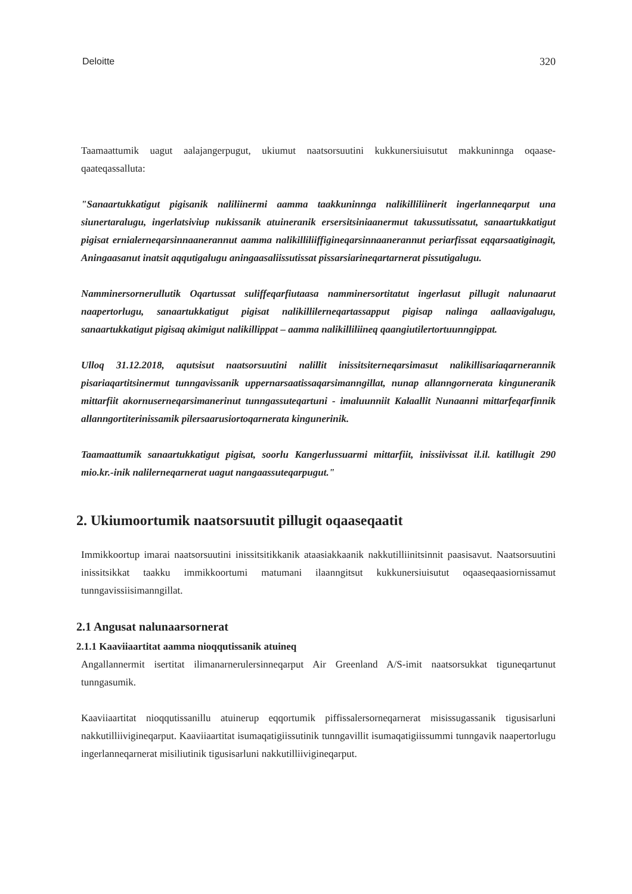Deloitte 320
Taamaattumik uagut aalajangerpugut, ukiumut naatsorsuutini kukkunersiuisutut makkuninnga oqaase-qaateqassalluta:
"Sanaartukkatigut pigisanik naliliinermi aamma taakkuninnga nalikilliliinerit ingerlanneqarput una siunertaralugu, ingerlatsiviup nukissanik atuineranik ersersitsiniaanermut takussutissatut, sanaartukkatigut pigisat ernialerneqarsinnaanerannut aamma nalikilliliiffigineqarsinnaanerannut periarfissat eqqarsaatiginagit, Aningaasanut inatsit aqqutigalugu aningaasaliissutissat pissarsiarineqartarnerat pissutigalugu.
Namminersornerullutik Oqartussat suliffeqarfiutaasa namminersortitatut ingerlasut pillugit nalunaarut naapertorlugu, sanaartukkatigut pigisat nalikillilerneqartassapput pigisap nalinga aallaavigalugu, sanaartukkatigut pigisaq akimigut nalikillippat – aamma nalikilliliineq qaangiutilertortuunngippat.
Ulloq 31.12.2018, aqutsisut naatsorsuutini nalillit inissitsiterneqarsimasut nalikillisariaqarnerannik pisariaqartitsinermut tunngavissanik uppernarsaatissaqarsimanngillat, nunap allanngornerata kinguneranik mittarfiit akornuserneqarsimanerinut tunngassuteqartuni - imaluunniit Kalaallit Nunaanni mittarfeqarfinnik allanngortiterinissamik pilersaarusiortoqarnerata kingunerinik.
Taamaattumik sanaartukkatigut pigisat, soorlu Kangerlussuarmi mittarfiit, inissiivissat il.il. katillugit 290 mio.kr.-inik nalilerneqarnerat uagut nangaassuteqarpugut."
2. Ukiumoortumik naatsorsuutit pillugit oqaaseqaatit
Immikkoortup imarai naatsorsuutini inissitsitikkanik ataasiakkaanik nakkutilliinitsinnit paasisavut. Naatsorsuutini inissitsikkat taakku immikkoortumi matumani ilaanngitsut kukkunersiuisutut oqaaseqaasiornissamut tunngavissiisimanngillat.
2.1 Angusat nalunaarsornerat
2.1.1 Kaaviiaartitat aamma nioqqutissanik atuineq
Angallannermit isertitat ilimanarnerulersinneqarput Air Greenland A/S-imit naatsorsukkat tiguneqartunut tunngasumik.
Kaaviiaartitat nioqqutissanillu atuinerup eqqortumik piffissalersorneqarnerat misissugassanik tigusisarluni nakkutilliivigineqarput. Kaaviiaartitat isumaqatigiissutinik tunngavillit isumaqatigiissummi tunngavik naapertorlugu ingerlanneqarnerat misiliutinik tigusisarluni nakkutilliivigineqarput.